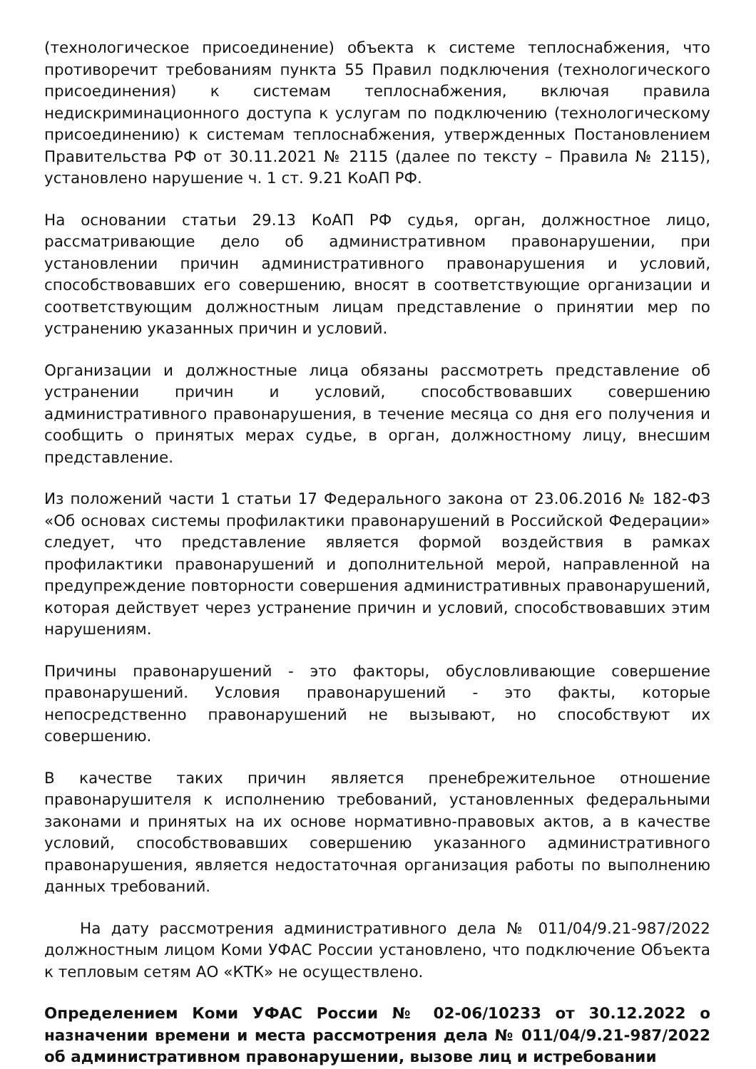(технологическое присоединение) объекта к системе теплоснабжения, что противоречит требованиям пункта 55 Правил подключения (технологического присоединения) к системам теплоснабжения, включая правила недискриминационного доступа к услугам по подключению (технологическому присоединению) к системам теплоснабжения, утвержденных Постановлением Правительства РФ от 30.11.2021 № 2115 (далее по тексту – Правила № 2115), установлено нарушение ч. 1 ст. 9.21 КоАП РФ.
На основании статьи 29.13 КоАП РФ судья, орган, должностное лицо, рассматривающие дело об административном правонарушении, при установлении причин административного правонарушения и условий, способствовавших его совершению, вносят в соответствующие организации и соответствующим должностным лицам представление о принятии мер по устранению указанных причин и условий.
Организации и должностные лица обязаны рассмотреть представление об устранении причин и условий, способствовавших совершению административного правонарушения, в течение месяца со дня его получения и сообщить о принятых мерах судье, в орган, должностному лицу, внесшим представление.
Из положений части 1 статьи 17 Федерального закона от 23.06.2016 № 182-ФЗ «Об основах системы профилактики правонарушений в Российской Федерации» следует, что представление является формой воздействия в рамках профилактики правонарушений и дополнительной мерой, направленной на предупреждение повторности совершения административных правонарушений, которая действует через устранение причин и условий, способствовавших этим нарушениям.
Причины правонарушений - это факторы, обусловливающие совершение правонарушений. Условия правонарушений - это факты, которые непосредственно правонарушений не вызывают, но способствуют их совершению.
В качестве таких причин является пренебрежительное отношение правонарушителя к исполнению требований, установленных федеральными законами и принятых на их основе нормативно-правовых актов, а в качестве условий, способствовавших совершению указанного административного правонарушения, является недостаточная организация работы по выполнению данных требований.
На дату рассмотрения административного дела № 011/04/9.21-987/2022 должностным лицом Коми УФАС России установлено, что подключение Объекта к тепловым сетям АО «КТК» не осуществлено.
Определением Коми УФАС России № 02-06/10233 от 30.12.2022 о назначении времени и места рассмотрения дела № 011/04/9.21-987/2022 об административном правонарушении, вызове лиц и истребовании